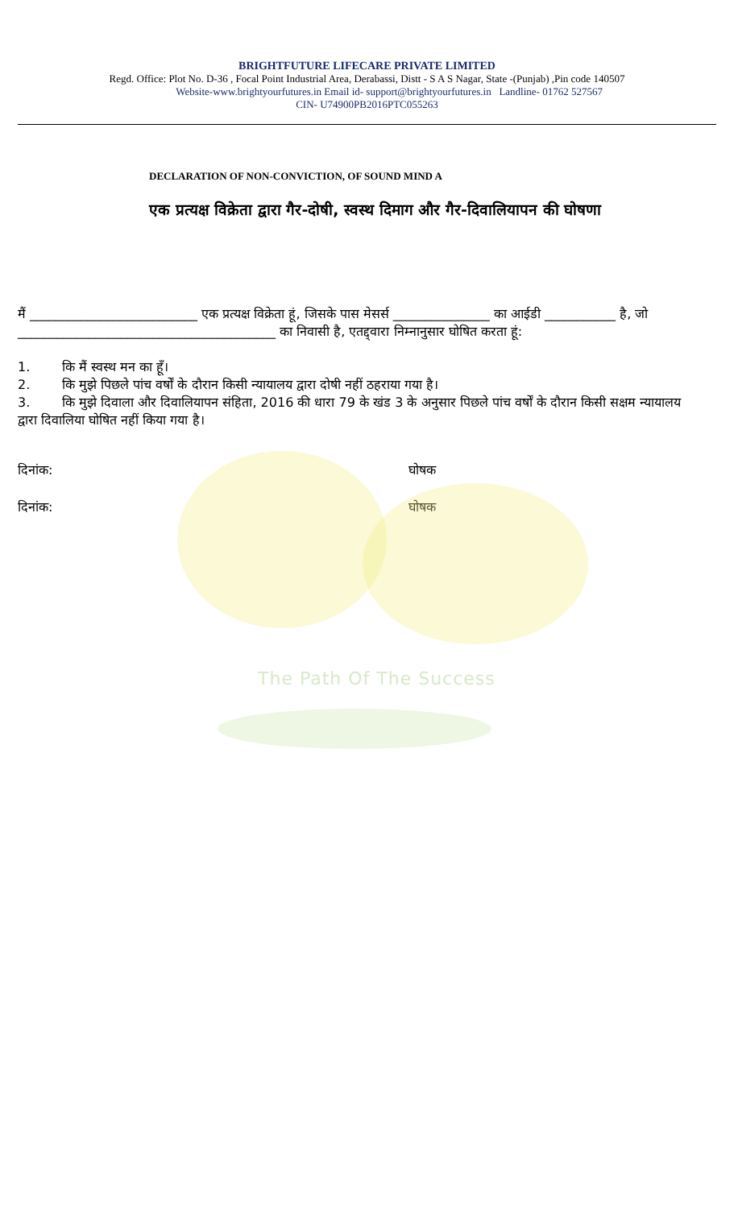BRIGHTFUTURE LIFECARE PRIVATE LIMITED
Regd. Office: Plot No. D-36 , Focal Point Industrial Area, Derabassi, Distt - S A S Nagar, State -(Punjab) ,Pin code 140507
Website-www.brightyourfutures.in Email id- support@brightyourfutures.in Landline- 01762 527567
CIN- U74900PB2016PTC055263
DECLARATION OF NON-CONVICTION, OF SOUND MIND A
एक प्रत्यक्ष विक्रेता द्वारा गैर-दोषी, स्वस्थ दिमाग और गैर-दिवालियापन की घोषणा
मैं __________________________ एक प्रत्यक्ष विक्रेता हूं, जिसके पास मेसर्स _______________ का आईडी ___________ है, जो ________________________________________ का निवासी है, एतद्द्वारा निम्नानुसार घोषित करता हूं:
1. कि मैं स्वस्थ मन का हूँ।
2. कि मुझे पिछले पांच वर्षों के दौरान किसी न्यायालय द्वारा दोषी नहीं ठहराया गया है।
3. कि मुझे दिवाला और दिवालियापन संहिता, 2016 की धारा 79 के खंड 3 के अनुसार पिछले पांच वर्षों के दौरान किसी सक्षम न्यायालय द्वारा दिवालिया घोषित नहीं किया गया है।
दिनांक: घोषक
दिनांक: घोषक
The Path Of The Success